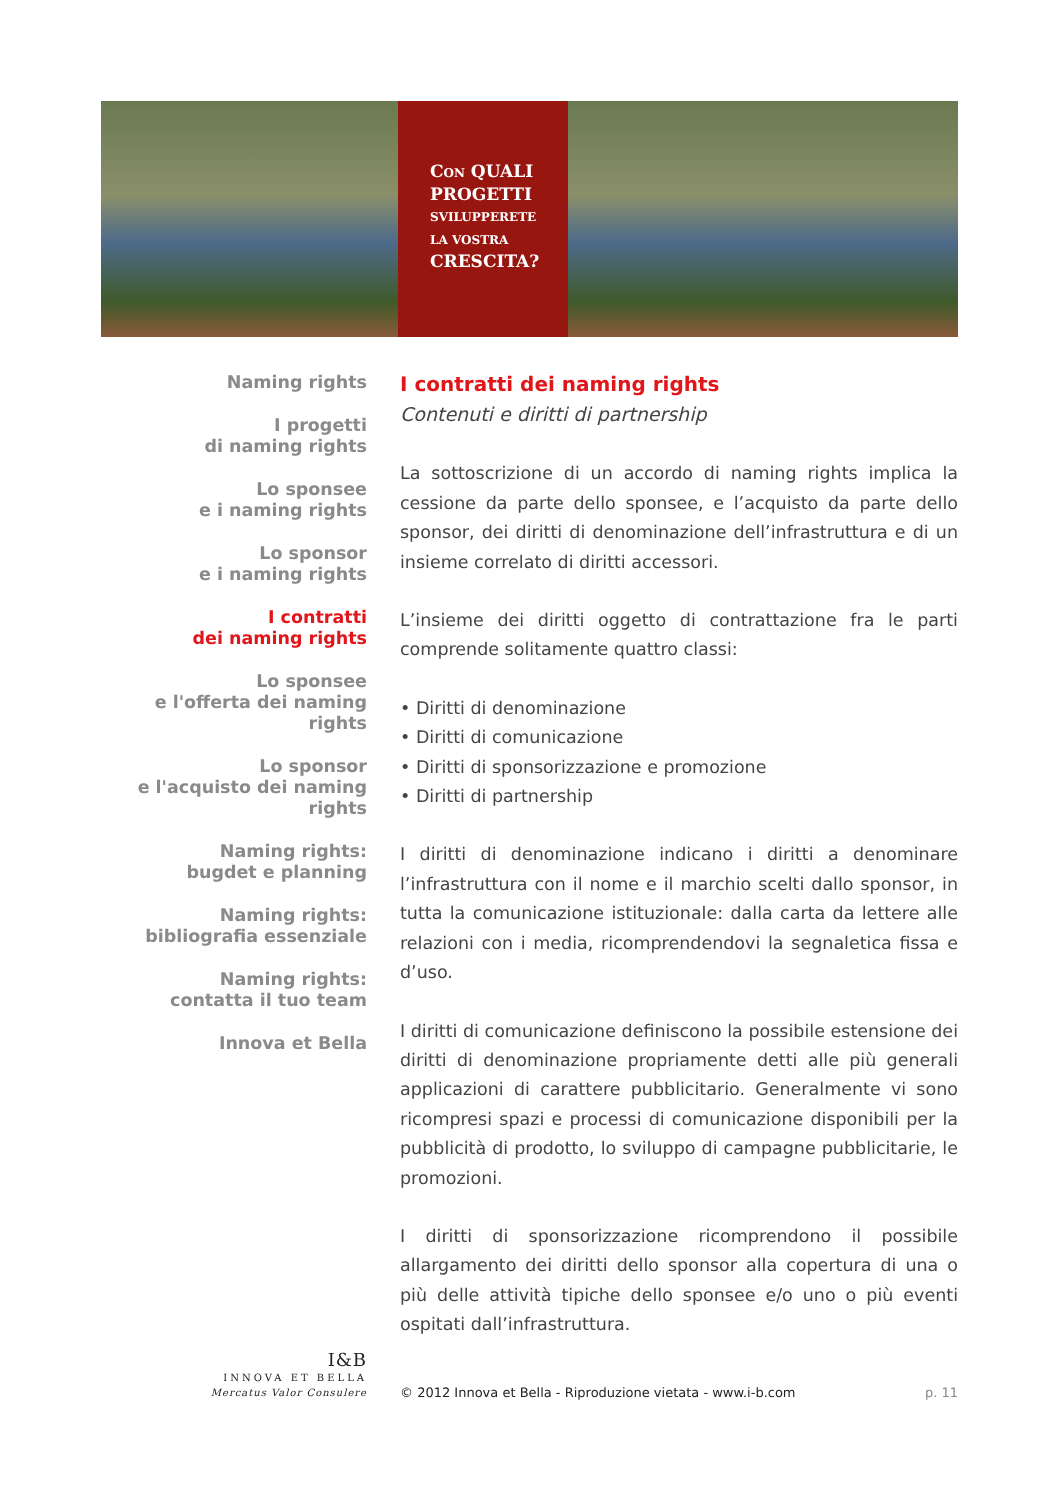CON QUALI
PROGETTI
SVILUPPERETE
LA VOSTRA
CRESCITA?
Naming rights
I progetti
di naming rights
Lo sponsee
e i naming rights
Lo sponsor
e i naming rights
I contratti
dei naming rights
Lo sponsee
e l'offerta dei naming rights
Lo sponsor
e l'acquisto dei naming rights
Naming rights:
bugdet e planning
Naming rights:
bibliografia essenziale
Naming rights:
contatta il tuo team
Innova et Bella
I contratti dei naming rights
Contenuti e diritti di partnership
La sottoscrizione di un accordo di naming rights implica la cessione da parte dello sponsee, e l’acquisto da parte dello sponsor, dei diritti di denominazione dell’infrastruttura e di un insieme correlato di diritti accessori.
L’insieme dei diritti oggetto di contrattazione fra le parti comprende solitamente quattro classi:
• Diritti di denominazione
• Diritti di comunicazione
• Diritti di sponsorizzazione e promozione
• Diritti di partnership
I diritti di denominazione indicano i diritti a denominare l’infrastruttura con il nome e il marchio scelti dallo sponsor, in tutta la comunicazione istituzionale: dalla carta da lettere alle relazioni con i media, ricomprendendovi la segnaletica fissa e d’uso.
I diritti di comunicazione definiscono la possibile estensione dei diritti di denominazione propriamente detti alle più generali applicazioni di carattere pubblicitario. Generalmente vi sono ricompresi spazi e processi di comunicazione disponibili per la pubblicità di prodotto, lo sviluppo di campagne pubblicitarie, le promozioni.
I diritti di sponsorizzazione ricomprendono il possibile allargamento dei diritti dello sponsor alla copertura di una o più delle attività tipiche dello sponsee e/o uno o più eventi ospitati dall’infrastruttura.
I&B
INNOVA ET BELLA
Mercatus Valor Consulere
© 2012 Innova et Bella - Riproduzione vietata - www.i-b.com
p. 11